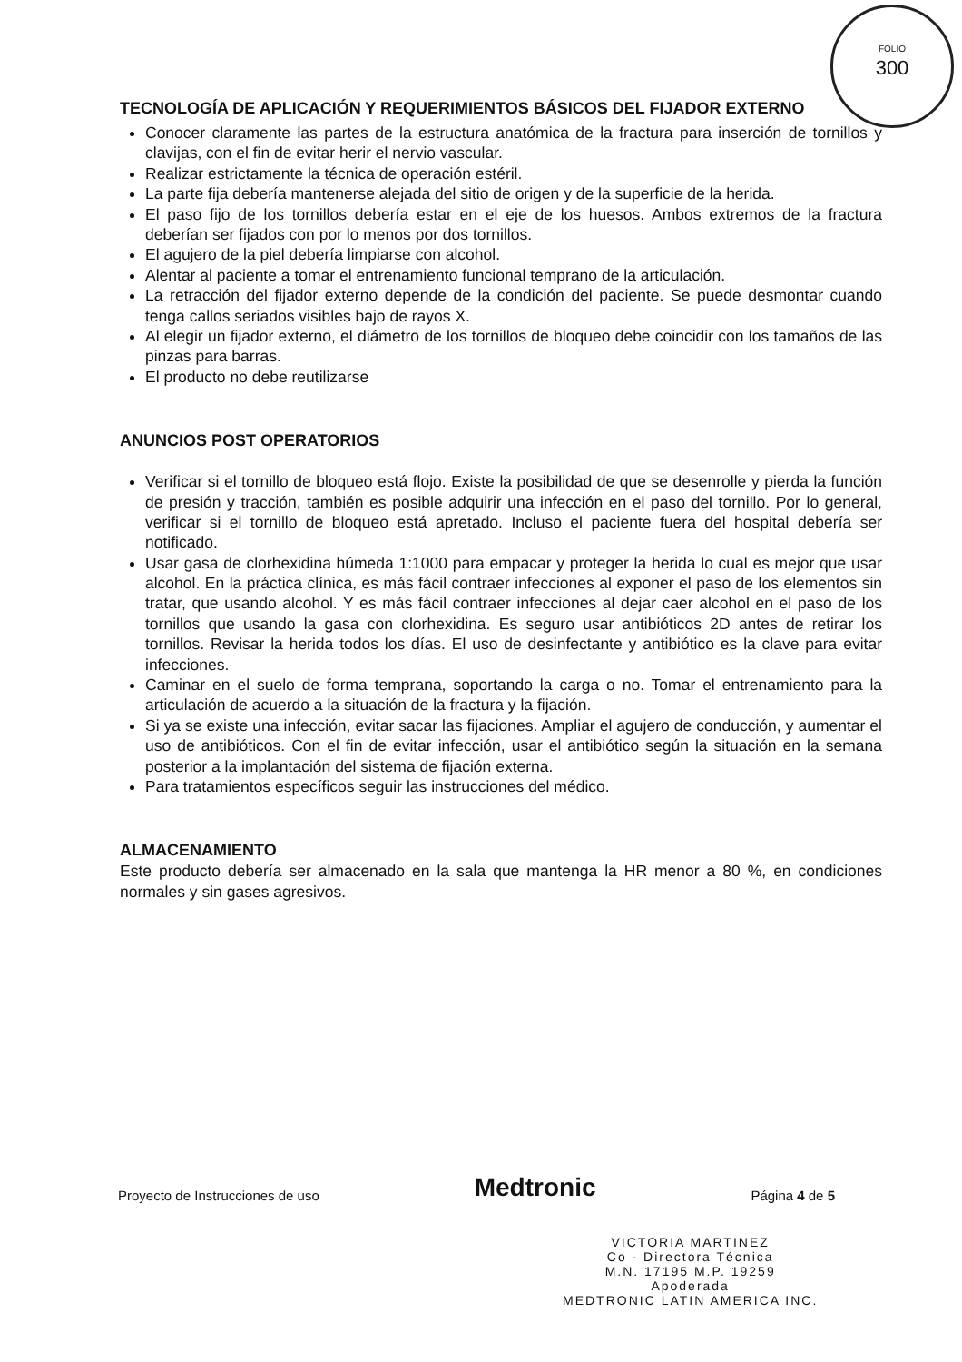FOLIO
300
TECNOLOGÍA DE APLICACIÓN Y REQUERIMIENTOS BÁSICOS DEL FIJADOR EXTERNO
Conocer claramente las partes de la estructura anatómica de la fractura para inserción de tornillos y clavijas, con el fin de evitar herir el nervio vascular.
Realizar estrictamente la técnica de operación estéril.
La parte fija debería mantenerse alejada del sitio de origen y de la superficie de la herida.
El paso fijo de los tornillos debería estar en el eje de los huesos. Ambos extremos de la fractura deberían ser fijados con por lo menos por dos tornillos.
El agujero de la piel debería limpiarse con alcohol.
Alentar al paciente a tomar el entrenamiento funcional temprano de la articulación.
La retracción del fijador externo depende de la condición del paciente. Se puede desmontar cuando tenga callos seriados visibles bajo de rayos X.
Al elegir un fijador externo, el diámetro de los tornillos de bloqueo debe coincidir con los tamaños de las pinzas para barras.
El producto no debe reutilizarse
ANUNCIOS POST OPERATORIOS
Verificar si el tornillo de bloqueo está flojo. Existe la posibilidad de que se desenrolle y pierda la función de presión y tracción, también es posible adquirir una infección en el paso del tornillo. Por lo general, verificar si el tornillo de bloqueo está apretado. Incluso el paciente fuera del hospital debería ser notificado.
Usar gasa de clorhexidina húmeda 1:1000 para empacar y proteger la herida lo cual es mejor que usar alcohol. En la práctica clínica, es más fácil contraer infecciones al exponer el paso de los elementos sin tratar, que usando alcohol. Y es más fácil contraer infecciones al dejar caer alcohol en el paso de los tornillos que usando la gasa con clorhexidina. Es seguro usar antibióticos 2D antes de retirar los tornillos. Revisar la herida todos los días. El uso de desinfectante y antibiótico es la clave para evitar infecciones.
Caminar en el suelo de forma temprana, soportando la carga o no. Tomar el entrenamiento para la articulación de acuerdo a la situación de la fractura y la fijación.
Si ya se existe una infección, evitar sacar las fijaciones. Ampliar el agujero de conducción, y aumentar el uso de antibióticos. Con el fin de evitar infección, usar el antibiótico según la situación en la semana posterior a la implantación del sistema de fijación externa.
Para tratamientos específicos seguir las instrucciones del médico.
ALMACENAMIENTO
Este producto debería ser almacenado en la sala que mantenga la HR menor a 80 %, en condiciones normales y sin gases agresivos.
Proyecto de Instrucciones de uso Medtronic Página 4 de 5
VICTORIA MARTINEZ
Co - Directora Técnica
M.N. 17195 M.P. 19259
Apoderada
MEDTRONIC LATIN AMERICA INC.